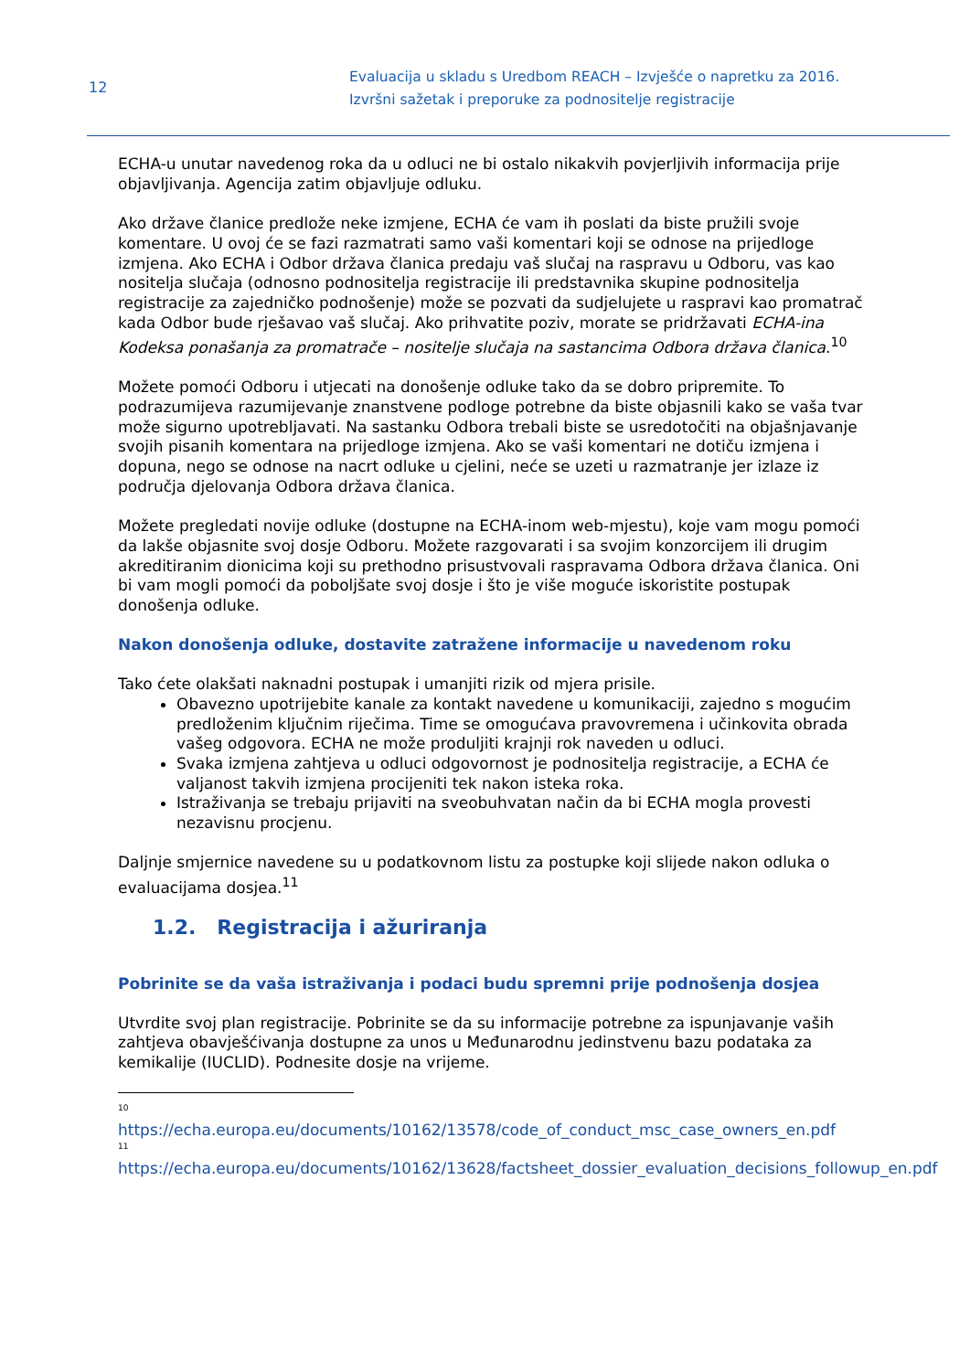12
Evaluacija u skladu s Uredbom REACH – Izvješće o napretku za 2016.
Izvršni sažetak i preporuke za podnositelje registracije
ECHA-u unutar navedenog roka da u odluci ne bi ostalo nikakvih povjerljivih informacija prije objavljivanja. Agencija zatim objavljuje odluku.
Ako države članice predlože neke izmjene, ECHA će vam ih poslati da biste pružili svoje komentare. U ovoj će se fazi razmatrati samo vaši komentari koji se odnose na prijedloge izmjena. Ako ECHA i Odbor država članica predaju vaš slučaj na raspravu u Odboru, vas kao nositelja slučaja (odnosno podnositelja registracije ili predstavnika skupine podnositelja registracije za zajedničko podnošenje) može se pozvati da sudjelujete u raspravi kao promatrač kada Odbor bude rješavao vaš slučaj. Ako prihvatite poziv, morate se pridržavati ECHA-ina Kodeksa ponašanja za promatrače – nositelje slučaja na sastancima Odbora država članica.<sup>10</sup>
Možete pomoći Odboru i utjecati na donošenje odluke tako da se dobro pripremite. To podrazumijeva razumijevanje znanstvene podloge potrebne da biste objasnili kako se vaša tvar može sigurno upotrebljavati. Na sastanku Odbora trebali biste se usredotočiti na objašnjavanje svojih pisanih komentara na prijedloge izmjena. Ako se vaši komentari ne dotiču izmjena i dopuna, nego se odnose na nacrt odluke u cjelini, neće se uzeti u razmatranje jer izlaze iz područja djelovanja Odbora država članica.
Možete pregledati novije odluke (dostupne na ECHA-inom web-mjestu), koje vam mogu pomoći da lakše objasnite svoj dosje Odboru. Možete razgovarati i sa svojim konzorcijem ili drugim akreditiranim dionicima koji su prethodno prisustvovali raspravama Odbora država članica. Oni bi vam mogli pomoći da poboljšate svoj dosje i što je više moguće iskoristite postupak donošenja odluke.
Nakon donošenja odluke, dostavite zatražene informacije u navedenom roku
Tako ćete olakšati naknadni postupak i umanjiti rizik od mjera prisile.
Obavezno upotrijebite kanale za kontakt navedene u komunikaciji, zajedno s mogućim predloženim ključnim riječima. Time se omogućava pravovremena i učinkovita obrada vašeg odgovora. ECHA ne može produljiti krajnji rok naveden u odluci.
Svaka izmjena zahtjeva u odluci odgovornost je podnositelja registracije, a ECHA će valjanost takvih izmjena procijeniti tek nakon isteka roka.
Istraživanja se trebaju prijaviti na sveobuhvatan način da bi ECHA mogla provesti nezavisnu procjenu.
Daljnje smjernice navedene su u podatkovnom listu za postupke koji slijede nakon odluka o evaluacijama dosjea.<sup>11</sup>
1.2. Registracija i ažuriranja
Pobrinite se da vaša istraživanja i podaci budu spremni prije podnošenja dosjea
Utvrdite svoj plan registracije. Pobrinite se da su informacije potrebne za ispunjavanje vaših zahtjeva obavješćivanja dostupne za unos u Međunarodnu jedinstvenu bazu podataka za kemikalije (IUCLID). Podnesite dosje na vrijeme.
10
https://echa.europa.eu/documents/10162/13578/code_of_conduct_msc_case_owners_en.pdf
11
https://echa.europa.eu/documents/10162/13628/factsheet_dossier_evaluation_decisions_followup_en.pdf